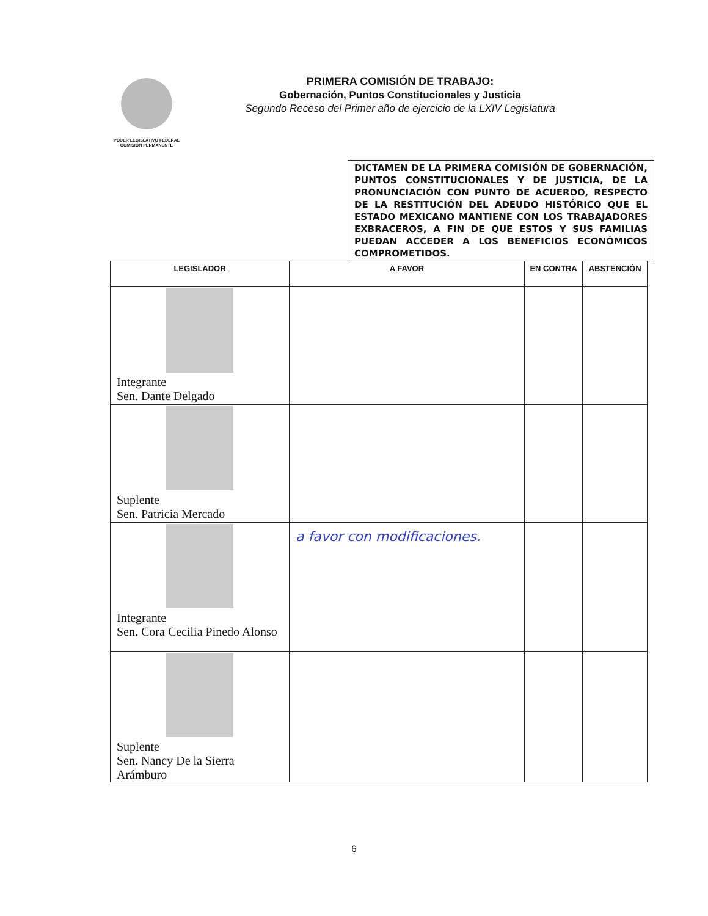PODER LEGISLATIVO FEDERAL
COMISIÓN PERMANENTE
PRIMERA COMISIÓN DE TRABAJO:
Gobernación, Puntos Constitucionales y Justicia
Segundo Receso del Primer año de ejercicio de la LXIV Legislatura
DICTAMEN DE LA PRIMERA COMISIÓN DE GOBERNACIÓN, PUNTOS CONSTITUCIONALES Y DE JUSTICIA, DE LA PRONUNCIACIÓN CON PUNTO DE ACUERDO, RESPECTO DE LA RESTITUCIÓN DEL ADEUDO HISTÓRICO QUE EL ESTADO MEXICANO MANTIENE CON LOS TRABAJADORES EXBRACEROS, A FIN DE QUE ESTOS Y SUS FAMILIAS PUEDAN ACCEDER A LOS BENEFICIOS ECONÓMICOS COMPROMETIDOS.
| LEGISLADOR | A FAVOR | EN CONTRA | ABSTENCIÓN |
| --- | --- | --- | --- |
| Integrante Sen. Dante Delgado | | | |
| Suplente Sen. Patricia Mercado | | | |
| Integrante Sen. Cora Cecilia Pinedo Alonso | a favor con modificaciones. | | |
| Suplente Sen. Nancy De la Sierra Arámburo | | | |
6